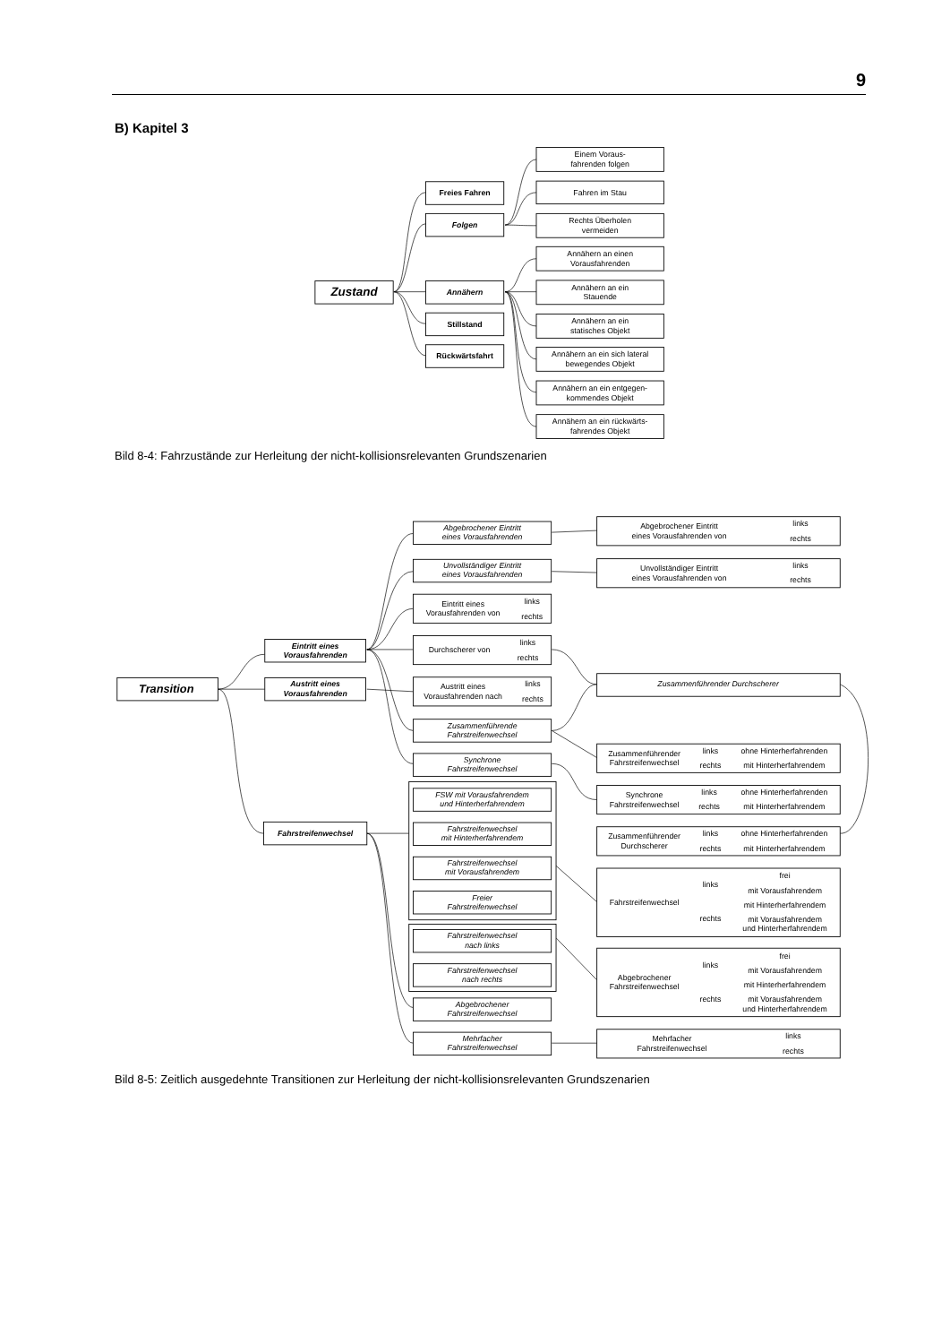9
B) Kapitel 3
Zustand
Freies Fahren
Folgen
Annähern
Stillstand
Rückwärtsfahrt
Einem Voraus-
fahrenden folgen
Fahren im Stau
Rechts Überholen
vermeiden
Annähern an einen
Vorausfahrenden
Annähern an ein
Stauende
Annähern an ein
statisches Objekt
Annähern an ein sich lateral
bewegendes Objekt
Annähern an ein entgegen-
kommendes Objekt
Annähern an ein rückwärts-
fahrendes Objekt
Bild 8-4: Fahrzustände zur Herleitung der nicht-kollisionsrelevanten Grundszenarien
Transition
Eintritt eines
Vorausfahrenden
Austritt eines
Vorausfahrenden
Fahrstreifenwechsel
Abgebrochener Eintritt
eines Vorausfahrenden
Unvollständiger Eintritt
eines Vorausfahrenden
Eintritt eines
Vorausfahrenden von
links
rechts
Durchscherer von
links
rechts
Austritt eines
Vorausfahrenden nach
links
rechts
Zusammenführende
Fahrstreifenwechsel
Synchrone
Fahrstreifenwechsel
FSW mit Vorausfahrendem
und Hinterherfahrendem
Fahrstreifenwechsel
mit Hinterherfahrendem
Fahrstreifenwechsel
mit Vorausfahrendem
Freier
Fahrstreifenwechsel
Fahrstreifenwechsel
nach links
Fahrstreifenwechsel
nach rechts
Abgebrochener
Fahrstreifenwechsel
Mehrfacher
Fahrstreifenwechsel
Abgebrochener Eintritt
eines Vorausfahrenden von
links
rechts
Unvollständiger Eintritt
eines Vorausfahrenden von
links
rechts
Zusammenführender Durchscherer
Zusammenführender
Fahrstreifenwechsel
links
rechts
ohne Hinterherfahrenden
mit Hinterherfahrendem
Synchrone
Fahrstreifenwechsel
links
rechts
ohne Hinterherfahrenden
mit Hinterherfahrendem
Zusammenführender
Durchscherer
links
rechts
ohne Hinterherfahrenden
mit Hinterherfahrendem
Fahrstreifenwechsel
links
rechts
frei
mit Vorausfahrendem
mit Hinterherfahrendem
mit Vorausfahrendem
und Hinterherfahrendem
Abgebrochener
Fahrstreifenwechsel
links
rechts
frei
mit Vorausfahrendem
mit Hinterherfahrendem
mit Vorausfahrendem
und Hinterherfahrendem
Mehrfacher
Fahrstreifenwechsel
links
rechts
Bild 8-5: Zeitlich ausgedehnte Transitionen zur Herleitung der nicht-kollisionsrelevanten Grundszenarien